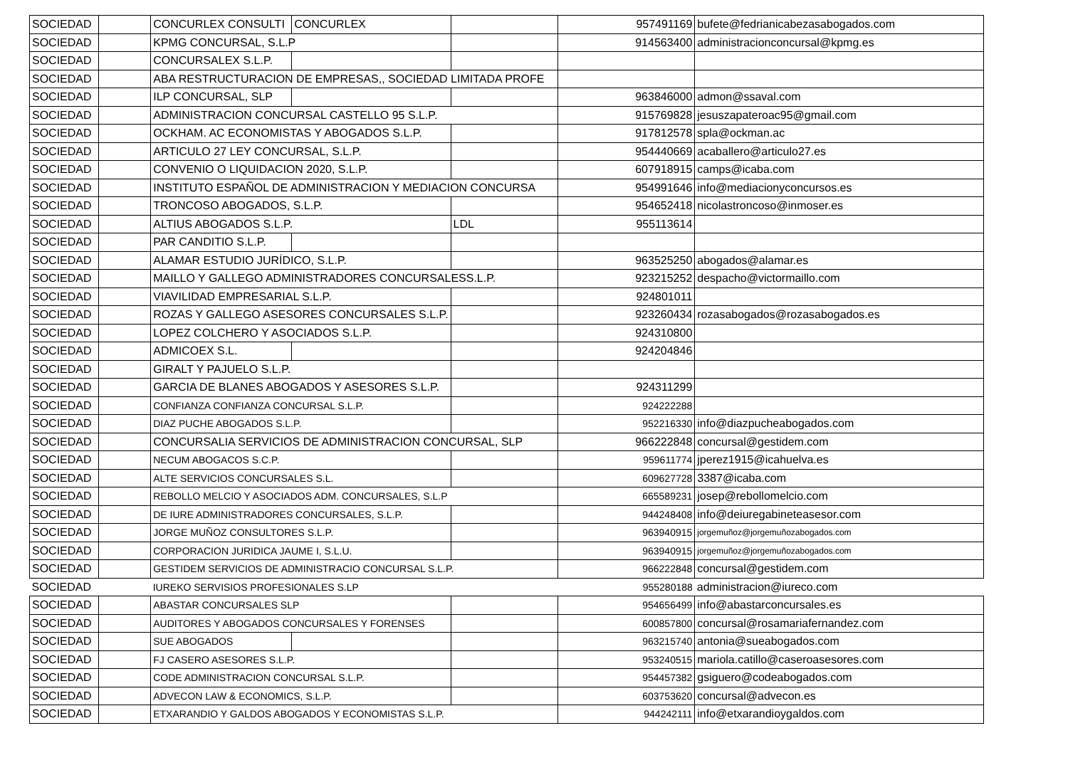| SOCIEDAD | | CONCURLEX CONSULTI | CONCURLEX | | 957491169 | bufete@fedrianicabezasabogados.com |
| SOCIEDAD | | KPMG CONCURSAL, S.L.P | | | 914563400 | administracionconcursal@kpmg.es |
| SOCIEDAD | | CONCURSALEX S.L.P. | | | | |
| SOCIEDAD | | ABA RESTRUCTURACION DE EMPRESAS,, SOCIEDAD LIMITADA PROFE | | | | |
| SOCIEDAD | | ILP CONCURSAL, SLP | | | 963846000 | admon@ssaval.com |
| SOCIEDAD | | ADMINISTRACION CONCURSAL CASTELLO 95 S.L.P. | | | 915769828 | jesuszapateroac95@gmail.com |
| SOCIEDAD | | OCKHAM. AC ECONOMISTAS Y ABOGADOS S.L.P. | | | 917812578 | spla@ockman.ac |
| SOCIEDAD | | ARTICULO 27 LEY CONCURSAL, S.L.P. | | | 954440669 | acaballero@articulo27.es |
| SOCIEDAD | | CONVENIO O LIQUIDACION 2020, S.L.P. | | | 607918915 | camps@icaba.com |
| SOCIEDAD | | INSTITUTO ESPAÑOL DE ADMINISTRACION Y MEDIACION CONCURSA | | | 954991646 | info@mediacionyconcursos.es |
| SOCIEDAD | | TRONCOSO ABOGADOS, S.L.P. | | | 954652418 | nicolastroncoso@inmoser.es |
| SOCIEDAD | | ALTIUS ABOGADOS S.L.P. | | LDL | 955113614 | |
| SOCIEDAD | | PAR CANDITIO S.L.P. | | | | |
| SOCIEDAD | | ALAMAR ESTUDIO JURÍDICO, S.L.P. | | | 963525250 | abogados@alamar.es |
| SOCIEDAD | | MAILLO Y GALLEGO ADMINISTRADORES CONCURSALESS.L.P. | | | 923215252 | despacho@victormaillo.com |
| SOCIEDAD | | VIAVILIDAD EMPRESARIAL S.L.P. | | | 924801011 | |
| SOCIEDAD | | ROZAS Y GALLEGO ASESORES CONCURSALES S.L.P. | | | 923260434 | rozasabogados@rozasabogados.es |
| SOCIEDAD | | LOPEZ COLCHERO Y ASOCIADOS S.L.P. | | | 924310800 | |
| SOCIEDAD | | ADMICOEX S.L. | | | 924204846 | |
| SOCIEDAD | | GIRALT Y PAJUELO S.L.P. | | | | |
| SOCIEDAD | | GARCIA DE BLANES ABOGADOS Y ASESORES S.L.P. | | | 924311299 | |
| SOCIEDAD | | CONFIANZA CONFIANZA CONCURSAL S.L.P. | | | 924222288 | |
| SOCIEDAD | | DIAZ PUCHE ABOGADOS S.L.P. | | | 952216330 | info@diazpucheabogados.com |
| SOCIEDAD | | CONCURSALIA SERVICIOS DE ADMINISTRACION CONCURSAL, SLP | | | 966222848 | concursal@gestidem.com |
| SOCIEDAD | | NECUM ABOGACOS S.C.P. | | | 959611774 | jperez1915@icahuelva.es |
| SOCIEDAD | | ALTE SERVICIOS CONCURSALES S.L. | | | 609627728 | 3387@icaba.com |
| SOCIEDAD | | REBOLLO MELCIO Y ASOCIADOS ADM. CONCURSALES, S.L.P | | | 665589231 | josep@rebollomelcio.com |
| SOCIEDAD | | DE IURE ADMINISTRADORES CONCURSALES, S.L.P. | | | 944248408 | info@deiuregabineteasesor.com |
| SOCIEDAD | | JORGE MUÑOZ CONSULTORES S.L.P. | | | 963940915 | jorgemuñoz@jorgemuñozabogados.com |
| SOCIEDAD | | CORPORACION JURIDICA JAUME I, S.L.U. | | | 963940915 | jorgemuñoz@jorgemuñozabogados.com |
| SOCIEDAD | | GESTIDEM SERVICIOS DE ADMINISTRACIO CONCURSAL S.L.P. | | | 966222848 | concursal@gestidem.com |
| SOCIEDAD | | IUREKO SERVISIOS PROFESIONALES S.LP | | | 955280188 | administracion@iureco.com |
| SOCIEDAD | | ABASTAR CONCURSALES SLP | | | 954656499 | info@abastarconcursales.es |
| SOCIEDAD | | AUDITORES Y ABOGADOS CONCURSALES Y FORENSES | | | 600857800 | concursal@rosamariafernandez.com |
| SOCIEDAD | | SUE ABOGADOS | | | 963215740 | antonia@sueabogados.com |
| SOCIEDAD | | FJ CASERO ASESORES S.L.P. | | | 953240515 | mariola.catillo@caseroasesores.com |
| SOCIEDAD | | CODE ADMINISTRACION CONCURSAL S.L.P. | | | 954457382 | gsiguero@codeabogados.com |
| SOCIEDAD | | ADVECON LAW & ECONOMICS, S.L.P. | | | 603753620 | concursal@advecon.es |
| SOCIEDAD | | ETXARANDIO Y GALDOS ABOGADOS Y ECONOMISTAS S.L.P. | | | 944242111 | info@etxarandioygaldos.com |